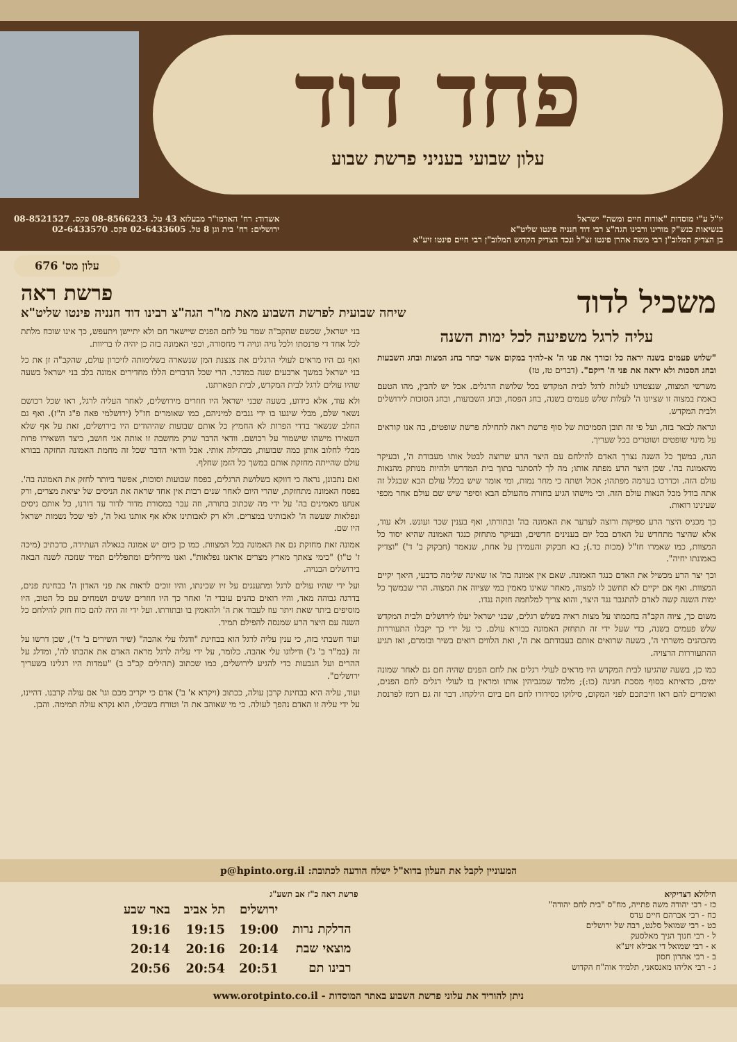פחד דוד
עלון שבועי בעניני פרשת שבוע
יו"ל ע"י מוסדות "אורות חיים ומשה" ישראל
בנשיאות כנש"ק מורינו ורבינו הגה"צ רבי דוד חנניה פינטו שליט"א
בן הצדיק המלוב"ן רבי משה אהרן פינטו זצ"ל ונכד הצדיק הקדוש המלוב"ן רבי חיים פינטו זיע"א
אשדוד: רח' האדמו"ר מבעלזא 43 טל. 08-8566233 פקס. 08-8521527
ירושלים: רח' בית וגן 8 טל. 02-6433605 פקס. 02-6433570
עלון מס' 676
משכיל לדוד
פרשת ראה
שיחה שבועית לפרשת השבוע מאת מו"ר הגה"צ רבינו דוד חנניה פינטו שליט"א
עליה לרגל משפיעה לכל ימות השנה
"שלוש פעמים בשנה יראה כל זכורך את פני ה' א-להיך במקום אשר יבחר בחג המצות ובחג השבעות ובחג הסכות ולא יראה את פני ה' ריקם". (דברים טז, טז)
משרשי המצוה, שנצטוינו לעלות לרגל לבית המקדש בכל שלושת הרגלים. אבל יש להבין, מהו הטעם באמת במצוה זו שציונו ה' לעלות שלש פעמים בשנה, בחג הפסח, ובחג השבועות, ובחג הסוכות לירושלים ולבית המקדש.
ונראה לבאר בזה, ועל פי זה תובן הסמיכות של סוף פרשת ראה לתחילת פרשת שופטים, בה אנו קוראים על מינוי שופטים ושוטרים בכל שעריך.
הנה, במשך כל השנה נצרך האדם להילחם עם היצר הרע שרוצה לבטל אותו מעבודת ה', ובעיקר מהאמונה בה'. שכן היצר הרע מפתה אותו; מה לך להסתגר בתוך בית המדרש ולהיות מנותק מהנאות עולם הזה. וכדרכו בערמה מפתהו; אכול ושתה כי מחר נמות, ומי אומר שיש בכלל עולם הבא שבגלל זה אתה בודל מכל הנאות עולם הזה. וכי מישהו הגיע בחזרה מהעולם הבא וסיפר שיש שם עולם אחר מכפי שעינינו רואות.
כך מכניס היצר הרע ספיקות ורוצה לערער את האמונה בה' ובתורתו, ואף בענין שכר ועונש. ולא עוד, אלא שהיצר מתחדש על האדם בכל יום בענינים חדשים, ובעיקר מתחזק כנגד האמונה שהיא יסוד כל המצוות, כמו שאמרו חז"ל (מכות כד.); בא חבקוק והעמידן על אחת, שנאמר (חבקוק ב' ד') "וצדיק באמונתו יחיה".
וכך יצר הרע מכשיל את האדם כנגד האמונה. שאם אין אמונה בה' או שאינה שלימה כדבעי, היאך יקיים המצוות. ואף אם יקיים לא תחשב לו למצוה, מאחר שאינו מאמין במי שציוה את המצוה. הרי שבמשך כל ימות השנה קשה לאדם להתגבר נגד היצר, והוא צריך למלחמה חזקה נגדו.
משום כך, ציוה הקב"ה בחכמתו על מצות ראיה בשלש רגלים, שבני ישראל יעלו לירושלים ולבית המקדש שלש פעמים בשנה, כדי שעל ידי זה תתחזק האמונה בבורא עולם. כי על ידי כך יקבלו התעוררות מהכהנים משרתי ה', בשעה שרואים אותם בעבודתם את ה', ואת הלווים רואים בשיר ובזמרם, ואז תגיע ההתעוררות הרצויה.
כמו כן, בשעה שהגיעו לבית המקדש היו מראים לעולי רגלים את לחם הפנים שהיה חם גם לאחר שמונה ימים, כדאיתא בסוף מסכת חגיגה (כו:); מלמד שמגביהין אותו ומראין בו לעולי רגלים לחם הפנים, ואומרים להם ראו חיבתכם לפני המקום, סילוקו כסידורו לחם חם ביום הילקחו. דבר זה גם רומז לפרנסת בני ישראל, שכשם שהקב"ה שמר על לחם הפנים שיישאר חם ולא יתיישן ויתעפש, כך אינו שוכח מלתת לכל אחד די פרנסתו ולכל גויה וגויה די מחסורה, וכפי האמונה בזה כן יהיה לו בריוות.
ואף גם היו מראים לעולי הרגלים את צנצנת המן שנשארה בשלימותה לזיכרון עולם, שהקב"ה זן את כל בני ישראל במשך ארבעים שנה במדבר. הרי שכל הדברים הללו מחדירים אמונה בלב בני ישראל בשעה שהיו עולים לרגל לבית המקדש, לבית תפארתנו.
ולא עוד, אלא כידוע, בשעה שבני ישראל היו חוזרים מירושלים, לאחר העליה לרגל, ראו שכל רכושם נשאר שלם, מבלי שיגעו בו ידי גנבים למיניהם, כמו שאומרים חז"ל (ירושלמי פאה פ"ג ה"ז). ואף גם החלב שנשאר בדדי הפרות לא החמיץ כל אותם שבועות שהיהודים היו בירושלים, זאת על אף שלא השאירו מישהו שישמור על רכושם. וודאי הדבר שרק מחשבה זו אותה אני חושב, כיצד השאירו פרות מבלי לחלוב אותן כמה שבועות, מבהילה אותי. אבל וודאי הדבר שכל זה מחמת האמונה החזקה בבורא עולם שהייתה מחזקת אותם במשך כל הזמן שחלף.
ואם נתבונן, נראה כי דווקא בשלושת הרגלים, בפסח שבועות וסוכות, אפשר ביותר לחזק את האמונה בה'. בפסח האמונה מתחזקת, שהרי היום לאחר שנים רבות אין אחד שראה את הניסים של יציאת מצרים, ורק אנחנו מאמינים בה' על ידי מה שכתוב בתורה, וזה עבר במסורת מדור לדור עד דורנו, כל אותם ניסים ונפלאות שעשה ה' לאבותינו במצרים. ולא רק לאבותינו אלא אף אותנו גאל ה', לפי שכל נשמות ישראל היו שם.
אמונה זאת מחזקת גם את האמונה בכל המצוות. כמו כן כיום יש אמונה בגאולה העתידה, כדכתיב (מיכה ז' ט"ו) "כימי צאתך מארץ מצרים אראנו נפלאות". ואנו מייחלים ומתפללים תמיד שנזכה לשנה הבאה בירושלים הבנויה.
ועל ידי שהיו עולים לרגל ומתענגים על זיו שכינתו, והיו זוכים לראות את פני האדון ה' בבחינת פנים, בדרגה גבוהה מאד, והיו רואים כהנים עובדי ה' ואחר כך היו חוזרים ששים ושמחים עם כל הטוב, היו מוסיפים ביתר שאת ויתר עוז לעבוד את ה' ולהאמין בו ובתורתו. ועל ידי זה היה להם כוח חזק להילחם כל השנה עם היצר הרע שמנסה להפילם תמיד.
ועוד חשבתי בזה, כי ענין עליה לרגל הוא בבחינת "ודגלו עלי אהבה" (שיר השירים ב' ד'), שכן דרשו על זה (במ"ר ב' ג') ודילוגו עלי אהבה. כלומר, על ידי עליה לרגל מראה האדם את אהבתו לה', ומדלג על ההרים ועל הגבעות כדי להגיע לירושלים, כמו שכתוב (תהילים קכ"ב ב) "עמדות היו רגלינו בשעריך ירושלים".
ועוד, עליה היא בבחינת קרבן עולה, ככתוב (ויקרא א' ב') אדם כי יקריב מכם וגו' אם עולה קרבנו. דהיינו, על ידי עליה זו האדם נהפך לעולה. כי מי שאוהב את ה' וטורח בשבילו, הוא נקרא עולה תמימה. והבן.
המעוניין לקבל את העלון בדוא"ל ישלח הודעה לכתובת: p@hpinto.org.il
הילולא דצדיקיא
כז - רבי יהודה משה פתייה, מח"ס "בית לחם יהודה"
כח - רבי אברהם חיים עדס
כט - רבי שמואל סלנט, רבה של ירושלים
ל - רבי חנוך הניך מאלסעק
א - רבי שמואל די אבילא זיע"א
ב - רבי אהרון חסון
ג - רבי אליהו מאנסאני, תלמיד אוה"ח הקדוש
פרשת ראה כ"ז אב תשע"ג
| | ירושלים | תל אביב | באר שבע |
| --- | --- | --- | --- |
| הדלקת נרות | 19:00 | 19:15 | 19:16 |
| מוצאי שבת | 20:14 | 20:16 | 20:14 |
| רבינו תם | 20:51 | 20:54 | 20:56 |
ניתן להוריד את עלוני פרשת השבוע באתר המוסדות - www.orotpinto.co.il